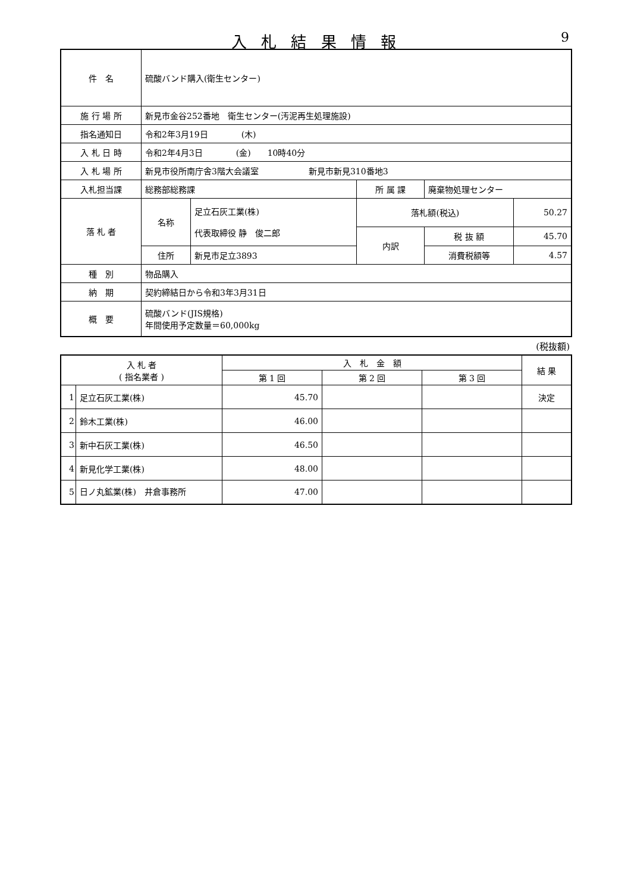入 札 結 果 情 報 9
| 件 名 | 硫酸バンド購入(衛生センター) | | | | | |
| 施 行 場 所 | 新見市金谷252番地 衛生センター(汚泥再生処理施設) | | | | | |
| 指名通知日 | 令和2年3月19日 (木) | | | | | |
| 入 札 日 時 | 令和2年4月3日 (金) 10時40分 | | | | | |
| 入 札 場 所 | 新見市役所南庁舎3階大会議室 新見市新見310番地3 | | | | | |
| 入札担当課 | 総務部総務課 | | 所 属 課 | 廃棄物処理センター | | |
| 落 札 者 | 名称 | 足立石灰工業(株) 代表取締役 静 俊二郎 | 落札額(税込) | | 50.27 | |
| | | | 内訳 | 税 抜 額 | 45.70 | |
| | 住所 | 新見市足立3893 | | 消費税額等 | 4.57 | |
| 種 別 | 物品購入 | | | | | |
| 納 期 | 契約締結日から令和3年3月31日 | | | | | |
| 概 要 | 硫酸バンド(JIS規格) 年間使用予定数量＝60,000kg | | | | | |
(税抜額)
| 入 札 者 ( 指名業者 ) | | 入 札 金 額 | | | 結 果 |
| --- | --- | --- | --- | --- | --- |
| | | 第 1 回 | 第 2 回 | 第 3 回 | |
| 1 | 足立石灰工業(株) | 45.70 | | | 決定 |
| 2 | 鈴木工業(株) | 46.00 | | | |
| 3 | 新中石灰工業(株) | 46.50 | | | |
| 4 | 新見化学工業(株) | 48.00 | | | |
| 5 | 日ノ丸鉱業(株) 井倉事務所 | 47.00 | | | |